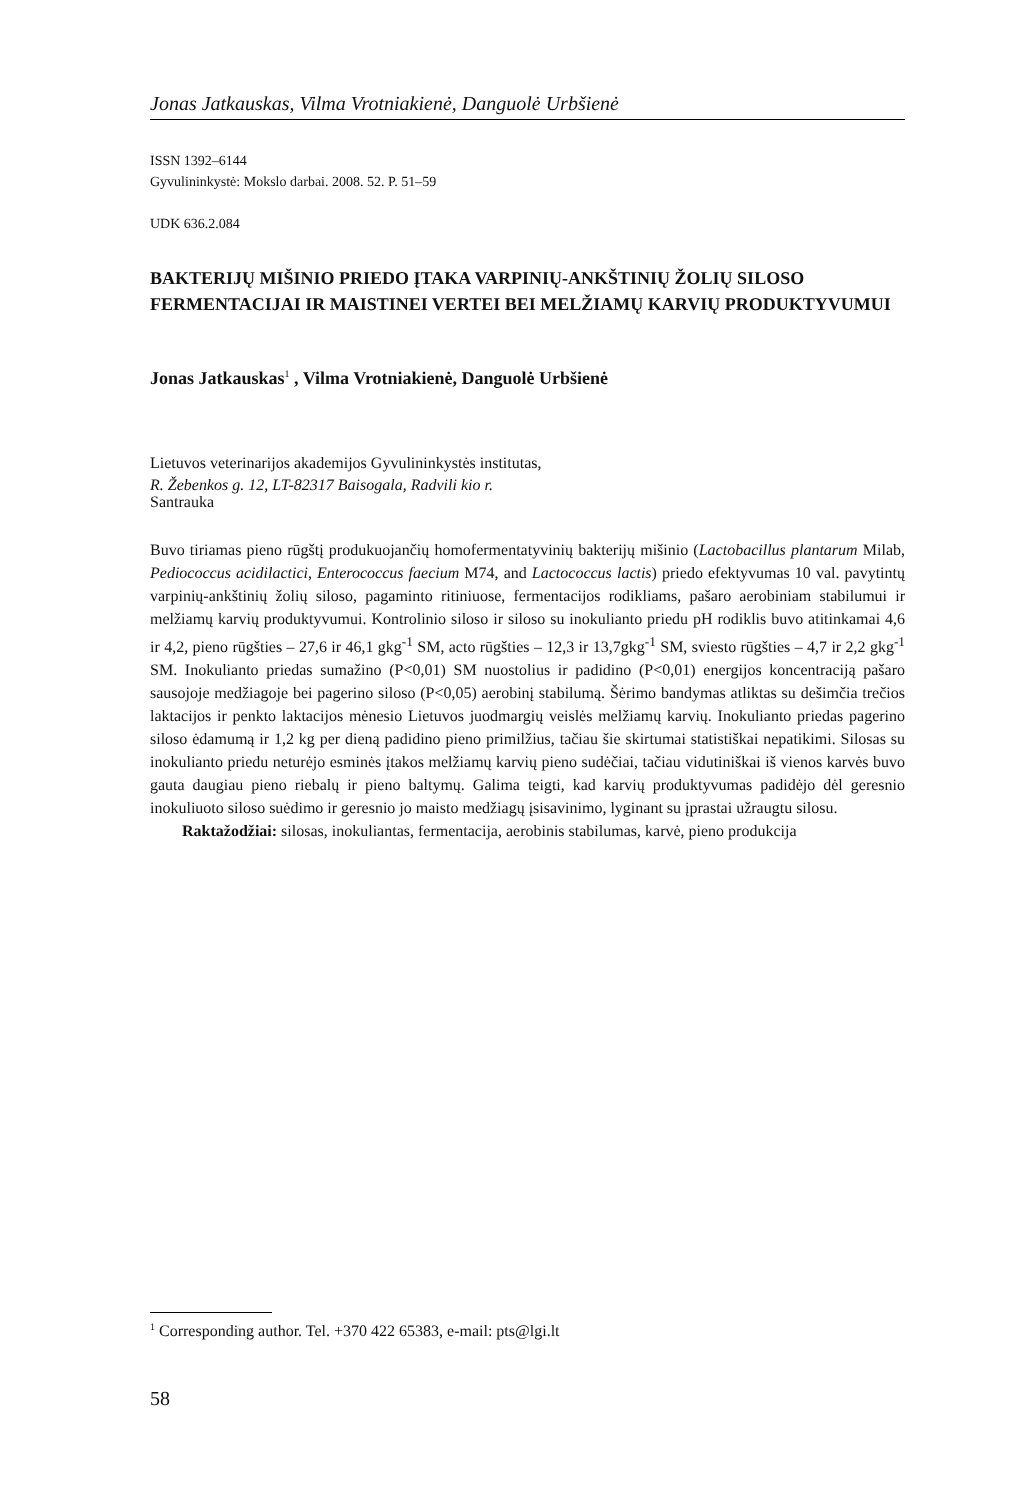Jonas Jatkauskas, Vilma Vrotniakienė, Danguolė Urbšienė
ISSN 1392–6144
Gyvulininkystė: Mokslo darbai. 2008. 52. P. 51–59
UDK 636.2.084
BAKTERIJŲ MIŠINIO PRIEDO ĮTAKA VARPINIŲ-ANKŠTINIŲ ŽOLIŲ SILOSO FERMENTACIJAI IR MAISTINEI VERTEI BEI MELŽIAMŲ KARVIŲ PRODUKTYVUMUI
Jonas Jatkauskas<sup>1</sup> , Vilma Vrotniakienė, Danguolė Urbšienė
Lietuvos veterinarijos akademijos Gyvulininkystės institutas,
R. Žebenkos g. 12, LT-82317 Baisogala, Radvili kio r.
Santrauka
Buvo tiriamas pieno rūgštį produkuojančių homofermentatyvinių bakterijų mišinio (Lactobacillus plantarum Milab, Pediococcus acidilactici, Enterococcus faecium M74, and Lactococcus lactis) priedo efektyvumas 10 val. pavytintų varpinių-ankštinių žolių siloso, pagaminto ritiniuose, fermentacijos rodikliams, pašaro aerobiniam stabilumui ir melžiamų karvių produktyvumui. Kontrolinio siloso ir siloso su inokulianto priedu pH rodiklis buvo atitinkamai 4,6 ir 4,2, pieno rūgšties – 27,6 ir 46,1 gkg<sup>-1</sup> SM, acto rūgšties – 12,3 ir 13,7gkg<sup>-1</sup> SM, sviesto rūgšties – 4,7 ir 2,2 gkg<sup>-1</sup> SM. Inokulianto priedas sumažino (P<0,01) SM nuostolius ir padidino (P<0,01) energijos koncentraciją pašaro sausojoje medžiagoje bei pagerino siloso (P<0,05) aerobinį stabilumą. Šėrimo bandymas atliktas su dešimčia trečios laktacijos ir penkto laktacijos mėnesio Lietuvos juodmargių veislės melžiamų karvių. Inokulianto priedas pagerino siloso ėdamumą ir 1,2 kg per dieną padidino pieno primilžius, tačiau šie skirtumai statistiškai nepatikimi. Silosas su inokulianto priedu neturėjo esminės įtakos melžiamų karvių pieno sudėčiai, tačiau vidutiniškai iš vienos karvės buvo gauta daugiau pieno riebalų ir pieno baltymų. Galima teigti, kad karvių produktyvumas padidėjo dėl geresnio inokuliuoto siloso suėdimo ir geresnio jo maisto medžiagų įsisavinimo, lyginant su įprastai užraugtu silosu.
Raktažodžiai: silosas, inokuliantas, fermentacija, aerobinis stabilumas, karvė, pieno produkcija
<sup>1</sup> Corresponding author. Tel. +370 422 65383, e-mail: pts@lgi.lt
58